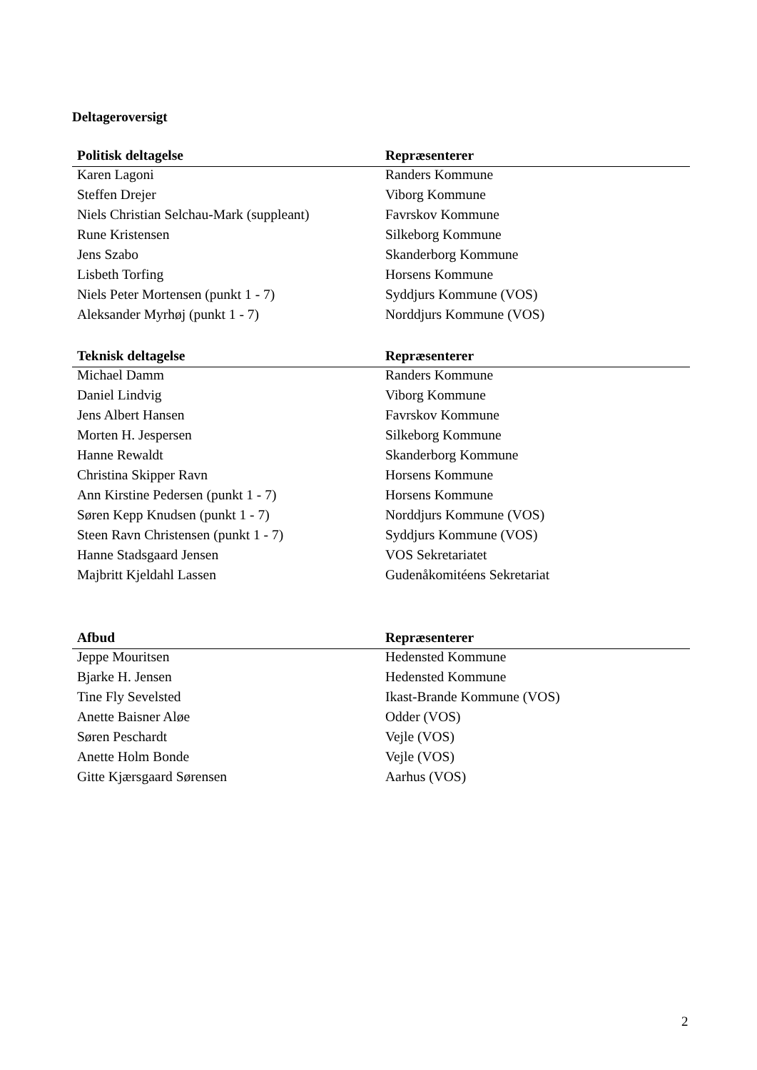Deltageroversigt
| Politisk deltagelse | Repræsenterer |
| --- | --- |
| Karen Lagoni | Randers Kommune |
| Steffen Drejer | Viborg Kommune |
| Niels Christian Selchau-Mark (suppleant) | Favrskov Kommune |
| Rune Kristensen | Silkeborg Kommune |
| Jens Szabo | Skanderborg Kommune |
| Lisbeth Torfing | Horsens Kommune |
| Niels Peter Mortensen (punkt 1 - 7) | Syddjurs Kommune (VOS) |
| Aleksander Myrhøj (punkt 1 - 7) | Norddjurs Kommune (VOS) |
| Teknisk deltagelse | Repræsenterer |
| --- | --- |
| Michael Damm | Randers Kommune |
| Daniel Lindvig | Viborg Kommune |
| Jens Albert Hansen | Favrskov Kommune |
| Morten H. Jespersen | Silkeborg Kommune |
| Hanne Rewaldt | Skanderborg Kommune |
| Christina Skipper Ravn | Horsens Kommune |
| Ann Kirstine Pedersen (punkt 1 - 7) | Horsens Kommune |
| Søren Kepp Knudsen (punkt 1 - 7) | Norddjurs Kommune (VOS) |
| Steen Ravn Christensen (punkt 1 - 7) | Syddjurs Kommune (VOS) |
| Hanne Stadsgaard Jensen | VOS Sekretariatet |
| Majbritt Kjeldahl Lassen | Gudenåkomitéens Sekretariat |
| Afbud | Repræsenterer |
| --- | --- |
| Jeppe Mouritsen | Hedensted Kommune |
| Bjarke H. Jensen | Hedensted Kommune |
| Tine Fly Sevelsted | Ikast-Brande Kommune (VOS) |
| Anette Baisner Aløe | Odder (VOS) |
| Søren Peschardt | Vejle (VOS) |
| Anette Holm Bonde | Vejle (VOS) |
| Gitte Kjærsgaard Sørensen | Aarhus (VOS) |
2